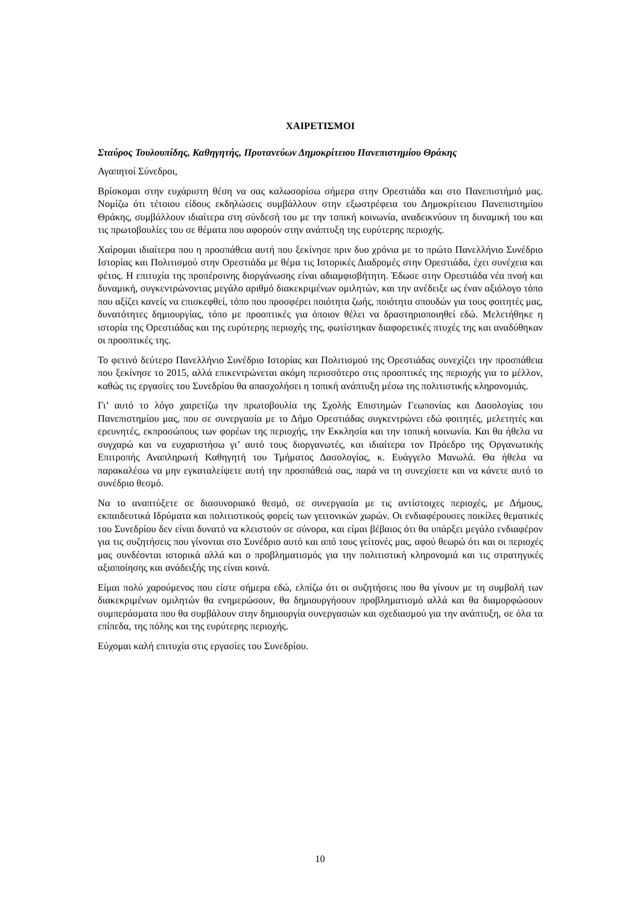ΧΑΙΡΕΤΙΣΜΟΙ
Σταύρος Τουλουπίδης, Καθηγητής, Πρυτανεύων Δημοκρίτειου Πανεπιστημίου Θράκης
Αγαπητοί Σύνεδροι,
Βρίσκομαι στην ευχάριστη θέση να σας καλωσορίσω σήμερα στην Ορεστιάδα και στο Πανεπιστήμιό μας. Νομίζω ότι τέτοιου είδους εκδηλώσεις συμβάλλουν στην εξωστρέφεια του Δημοκρίτειου Πανεπιστημίου Θράκης, συμβάλλουν ιδιαίτερα στη σύνδεσή του με την τοπική κοινωνία, αναδεικνύουν τη δυναμική του και τις πρωτοβουλίες του σε θέματα που αφορούν στην ανάπτυξη της ευρύτερης περιοχής.
Χαίρομαι ιδιαίτερα που η προσπάθεια αυτή που ξεκίνησε πριν δυο χρόνια με το πρώτο Πανελλήνιο Συνέδριο Ιστορίας και Πολιτισμού στην Ορεστιάδα με θέμα τις Ιστορικές Διαδρομές στην Ορεστιάδα, έχει συνέχεια και φέτος. Η επιτυχία της προπέρσινης διοργάνωσης είναι αδιαμφισβήτητη. Έδωσε στην Ορεστιάδα νέα πνοή και δυναμική, συγκεντρώνοντας μεγάλο αριθμό διακεκριμένων ομιλητών, και την ανέδειξε ως έναν αξιόλογο τόπο που αξίζει κανείς να επισκεφθεί, τόπο που προσφέρει ποιότητα ζωής, ποιότητα σπουδών για τους φοιτητές μας, δυνατότητες δημιουργίας, τόπο με προοπτικές για όποιον θέλει να δραστηριοποιηθεί εδώ. Μελετήθηκε η ιστορία της Ορεστιάδας και της ευρύτερης περιοχής της, φωτίστηκαν διαφορετικές πτυχές της και αναδύθηκαν οι προοπτικές της.
Το φετινό δεύτερο Πανελλήνιο Συνέδριο Ιστορίας και Πολιτισμού της Ορεστιάδας συνεχίζει την προσπάθεια που ξεκίνησε το 2015, αλλά επικεντρώνεται ακόμη περισσότερο στις προοπτικές της περιοχής για το μέλλον, καθώς τις εργασίες του Συνεδρίου θα απασχολήσει η τοπική ανάπτυξη μέσω της πολιτιστικής κληρονομιάς.
Γι’ αυτό το λόγο χαιρετίζω την πρωτοβουλία της Σχολής Επιστημών Γεωπονίας και Δασολογίας του Πανεπιστημίου μας, που σε συνεργασία με το Δήμο Ορεστιάδας συγκεντρώνει εδώ φοιτητές, μελετητές και ερευνητές, εκπροσώπους των φορέων της περιοχής, την Εκκλησία και την τοπική κοινωνία. Και θα ήθελα να συγχαρώ και να ευχαριστήσω γι’ αυτό τους διοργανωτές, και ιδιαίτερα τον Πρόεδρο της Οργανωτικής Επιτροπής Αναπληρωτή Καθηγητή του Τμήματος Δασολογίας, κ. Ευάγγελο Μανωλά. Θα ήθελα να παρακαλέσω να μην εγκαταλείψετε αυτή την προσπάθειά σας, παρά να τη συνεχίσετε και να κάνετε αυτό το συνέδριο θεσμό.
Να το αναπτύξετε σε διασυνοριακό θεσμό, σε συνεργασία με τις αντίστοιχες περιοχές, με Δήμους, εκπαιδευτικά Ιδρύματα και πολιτιστικούς φορείς των γειτονικών χωρών. Οι ενδιαφέρουσες ποικίλες θεματικές του Συνεδρίου δεν είναι δυνατό να κλειστούν σε σύνορα, και είμαι βέβαιος ότι θα υπάρξει μεγάλο ενδιαφέρον για τις συζητήσεις που γίνονται στο Συνέδριο αυτό και από τους γείτονές μας, αφού θεωρώ ότι και οι περιοχές μας συνδέονται ιστορικά αλλά και ο προβληματισμός για την πολιτιστική κληρονομιά και τις στρατηγικές αξιοποίησης και ανάδειξής της είναι κοινά.
Είμαι πολύ χαρούμενος που είστε σήμερα εδώ, ελπίζω ότι οι συζητήσεις που θα γίνουν με τη συμβολή των διακεκριμένων ομιλητών θα ενημερώσουν, θα δημιουργήσουν προβληματισμό αλλά και θα διαμορφώσουν συμπεράσματα που θα συμβάλουν στην δημιουργία συνεργασιών και σχεδιασμού για την ανάπτυξη, σε όλα τα επίπεδα, της πόλης και της ευρύτερης περιοχής.
Εύχομαι καλή επιτυχία στις εργασίες του Συνεδρίου.
10